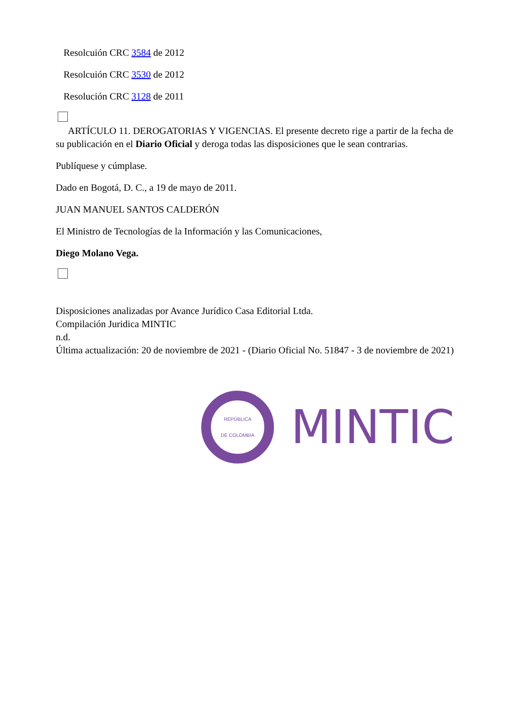Resolcuión CRC 3584 de 2012
Resolcuión CRC 3530 de 2012
Resolución CRC 3128 de 2011
ARTÍCULO 11. DEROGATORIAS Y VIGENCIAS. El presente decreto rige a partir de la fecha de su publicación en el Diario Oficial y deroga todas las disposiciones que le sean contrarias.
Publíquese y cúmplase.
Dado en Bogotá, D. C., a 19 de mayo de 2011.
JUAN MANUEL SANTOS CALDERÓN
El Ministro de Tecnologías de la Información y las Comunicaciones,
Diego Molano Vega.
Disposiciones analizadas por Avance Jurídico Casa Editorial Ltda.
Compilación Juridica MINTIC
n.d.
Última actualización: 20 de noviembre de 2021 - (Diario Oficial No. 51847 - 3 de noviembre de 2021)
REPÚBLICA
DE COLOMBIA
MINTIC